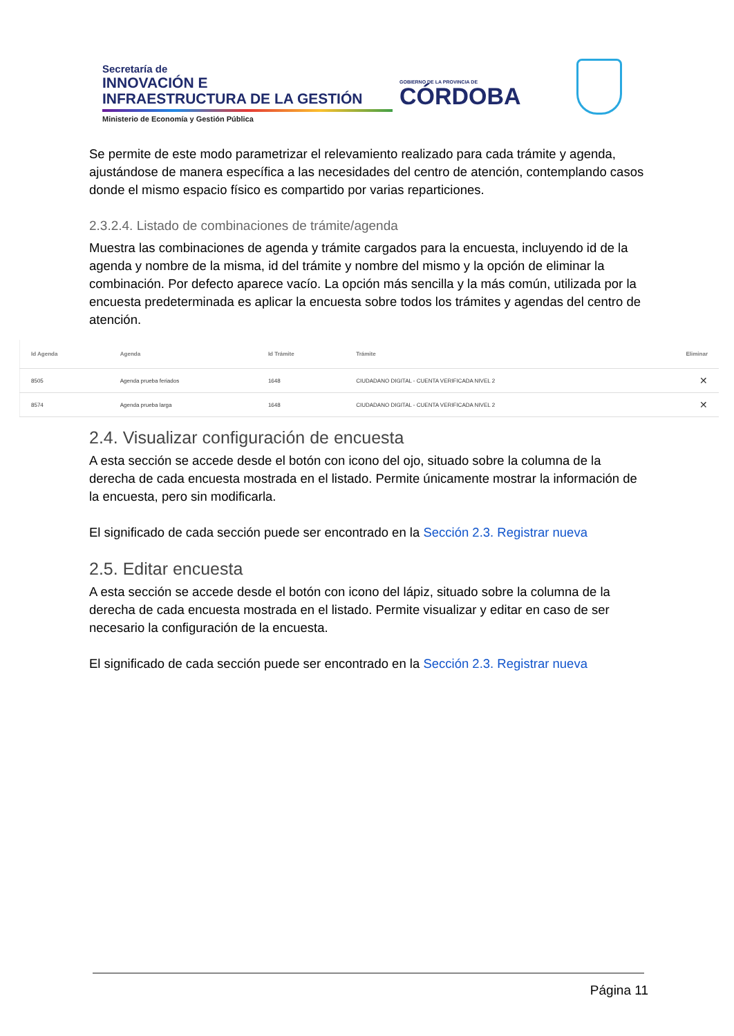Secretaría de
INNOVACIÓN E
INFRAESTRUCTURA DE LA GESTIÓN
Ministerio de Economía y Gestión Pública
GOBIERNO DE LA PROVINCIA DE
CÓRDOBA
Se permite de este modo parametrizar el relevamiento realizado para cada trámite y agenda, ajustándose de manera específica a las necesidades del centro de atención, contemplando casos donde el mismo espacio físico es compartido por varias reparticiones.
2.3.2.4. Listado de combinaciones de trámite/agenda
Muestra las combinaciones de agenda y trámite cargados para la encuesta, incluyendo id de la agenda y nombre de la misma, id del trámite y nombre del mismo y la opción de eliminar la combinación. Por defecto aparece vacío. La opción más sencilla y la más común, utilizada por la encuesta predeterminada es aplicar la encuesta sobre todos los trámites y agendas del centro de atención.
| Id Agenda | Agenda | Id Trámite | Trámite | Eliminar |
| --- | --- | --- | --- | --- |
| 8505 | Agenda prueba feriados | 1648 | CIUDADANO DIGITAL - CUENTA VERIFICADA NIVEL 2 | ✕ |
| 8574 | Agenda prueba larga | 1648 | CIUDADANO DIGITAL - CUENTA VERIFICADA NIVEL 2 | ✕ |
2.4. Visualizar configuración de encuesta
A esta sección se accede desde el botón con icono del ojo, situado sobre la columna de la derecha de cada encuesta mostrada en el listado. Permite únicamente mostrar la información de la encuesta, pero sin modificarla.
El significado de cada sección puede ser encontrado en la Sección 2.3. Registrar nueva
2.5. Editar encuesta
A esta sección se accede desde el botón con icono del lápiz, situado sobre la columna de la derecha de cada encuesta mostrada en el listado. Permite visualizar y editar en caso de ser necesario la configuración de la encuesta.
El significado de cada sección puede ser encontrado en la Sección 2.3. Registrar nueva
Página 11